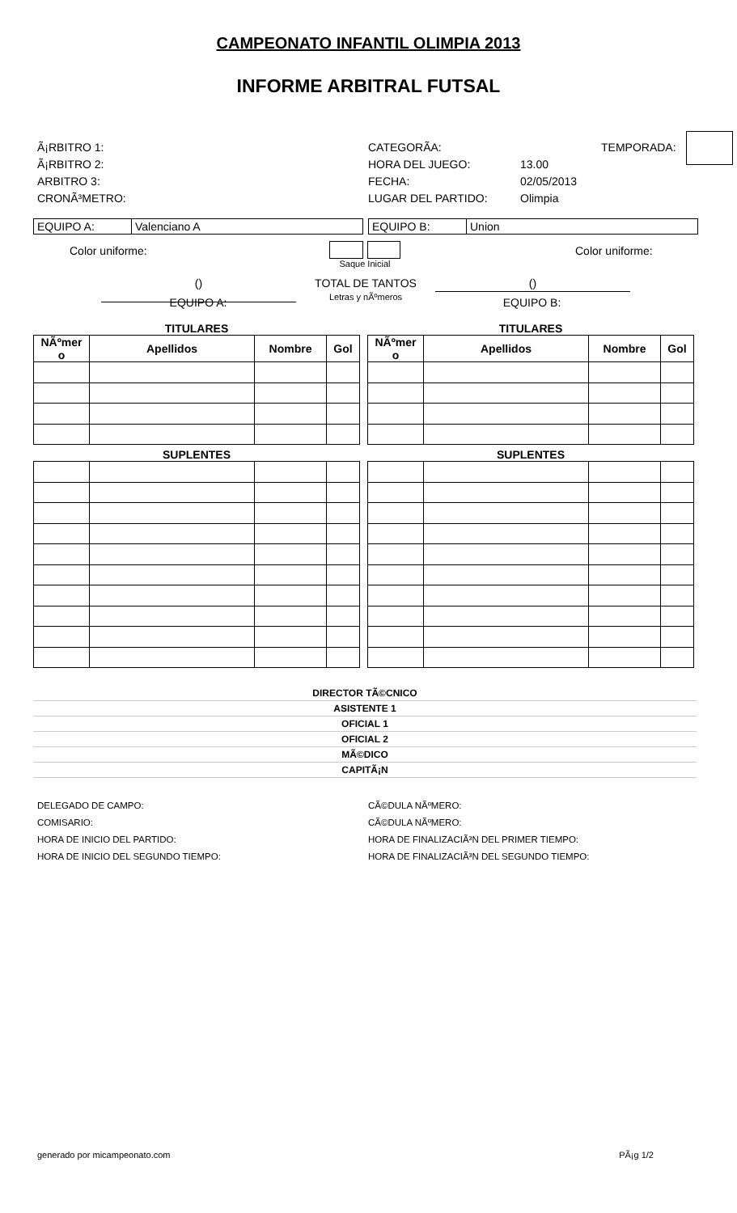CAMPEONATO INFANTIL OLIMPIA 2013
INFORME ARBITRAL FUTSAL
Ã¡RBITRO 1:
Ã¡RBITRO 2:
ARBITRO 3:
CRONÃ³METRO:
CATEGORÃ­A:
HORA DEL JUEGO:
FECHA:
LUGAR DEL PARTIDO:
13.00
02/05/2013
Olimpia
TEMPORADA:
| EQUIPO A: | Valenciano A |
| EQUIPO B: | Union |
Color uniforme:
Saque Inicial
Color uniforme:
() TOTAL DE TANTOS
Letras y nÃºmeros
()
EQUIPO A: EQUIPO B:
TITULARES
| NÃºmer o | Apellidos | Nombre | Gol |
| --- | --- | --- | --- |
SUPLENTES
TITULARES
| NÃºmer o | Apellidos | Nombre | Gol |
| --- | --- | --- | --- |
SUPLENTES
DIRECTOR TÃ©CNICO
ASISTENTE 1
OFICIAL 1
OFICIAL 2
MÃ©DICO
CAPITÃ¡N
DELEGADO DE CAMPO:
COMISARIO:
HORA DE INICIO DEL PARTIDO:
HORA DE INICIO DEL SEGUNDO TIEMPO:
CÃ©DULA NÃºMERO:
CÃ©DULA NÃºMERO:
HORA DE FINALIZACIÃ³N DEL PRIMER TIEMPO:
HORA DE FINALIZACIÃ³N DEL SEGUNDO TIEMPO:
generado por micampeonato.com PÃ¡g 1/2